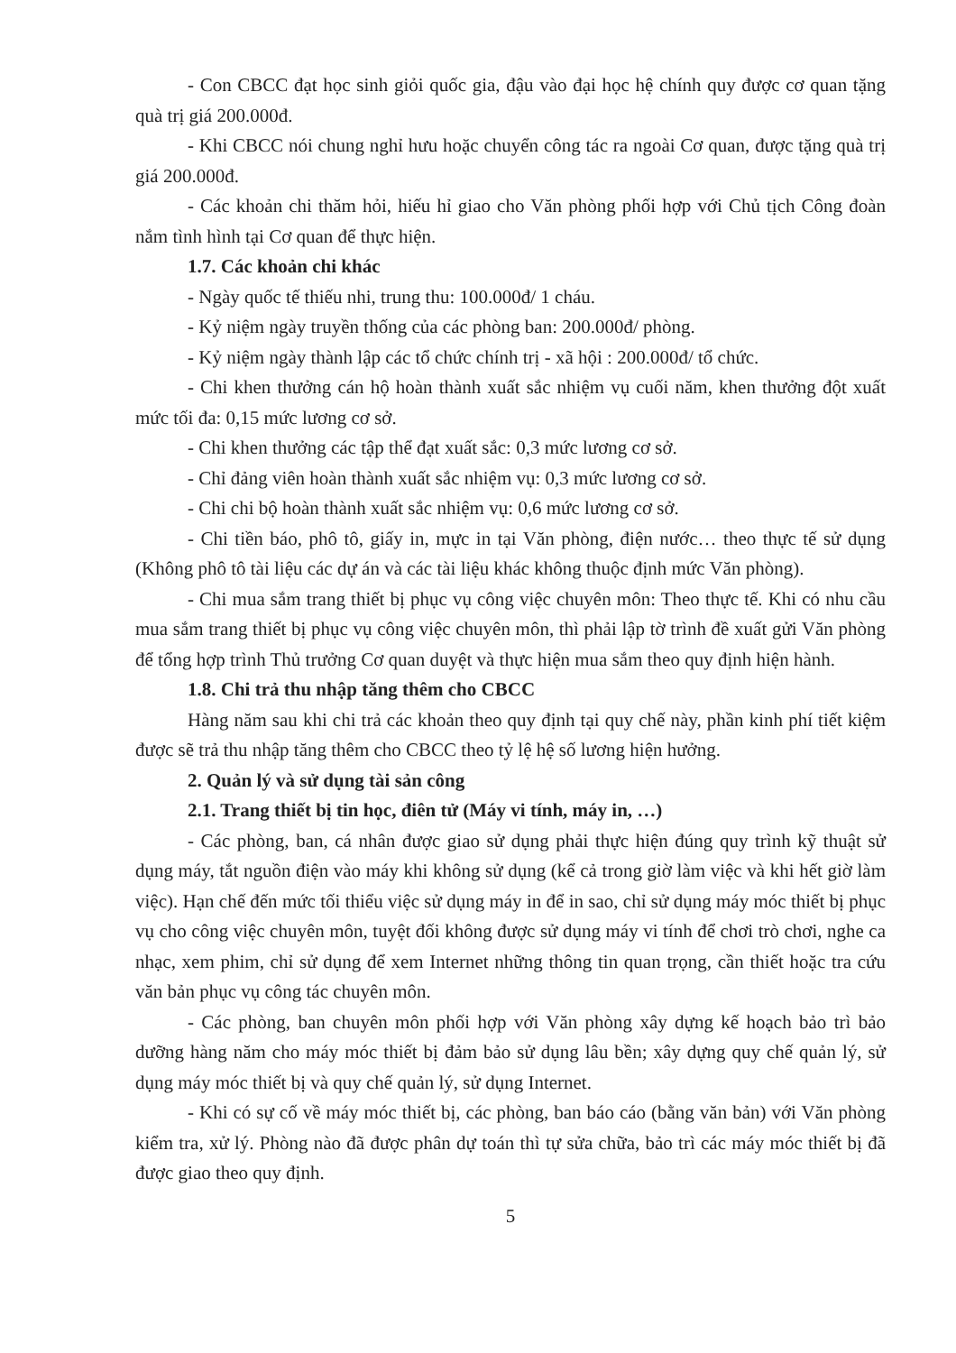- Con CBCC đạt học sinh giỏi quốc gia, đậu vào đại học hệ chính quy được cơ quan tặng quà trị giá 200.000đ.
- Khi CBCC nói chung nghỉ hưu hoặc chuyển công tác ra ngoài Cơ quan, được tặng quà trị giá 200.000đ.
- Các khoản chi thăm hỏi, hiếu hỉ giao cho Văn phòng phối hợp với Chủ tịch Công đoàn nắm tình hình tại Cơ quan để thực hiện.
1.7. Các khoản chi khác
- Ngày quốc tế thiếu nhi, trung thu: 100.000đ/ 1 cháu.
- Kỷ niệm ngày truyền thống của các phòng ban: 200.000đ/ phòng.
- Kỷ niệm ngày thành lập các tổ chức chính trị - xã hội : 200.000đ/ tổ chức.
- Chi khen thưởng cán hộ hoàn thành xuất sắc nhiệm vụ cuối năm, khen thưởng đột xuất mức tối đa: 0,15 mức lương cơ sở.
- Chi khen thưởng các tập thể đạt xuất sắc: 0,3 mức lương cơ sở.
- Chỉ đảng viên hoàn thành xuất sắc nhiệm vụ: 0,3 mức lương cơ sở.
- Chi chi bộ hoàn thành xuất sắc nhiệm vụ: 0,6 mức lương cơ sở.
- Chi tiền báo, phô tô, giấy in, mực in tại Văn phòng, điện nước… theo thực tế sử dụng (Không phô tô tài liệu các dự án và các tài liệu khác không thuộc định mức Văn phòng).
- Chi mua sắm trang thiết bị phục vụ công việc chuyên môn: Theo thực tế. Khi có nhu cầu mua sắm trang thiết bị phục vụ công việc chuyên môn, thì phải lập tờ trình đề xuất gửi Văn phòng để tổng hợp trình Thủ trưởng Cơ quan duyệt và thực hiện mua sắm theo quy định hiện hành.
1.8. Chi trả thu nhập tăng thêm cho CBCC
Hàng năm sau khi chi trả các khoản theo quy định tại quy chế này, phần kinh phí tiết kiệm được sẽ trả thu nhập tăng thêm cho CBCC theo tỷ lệ hệ số lương hiện hưởng.
2. Quản lý và sử dụng tài sản công
2.1. Trang thiết bị tin học, điên tử (Máy vi tính, máy in, …)
- Các phòng, ban, cá nhân được giao sử dụng phải thực hiện đúng quy trình kỹ thuật sử dụng máy, tắt nguồn điện vào máy khi không sử dụng (kể cả trong giờ làm việc và khi hết giờ làm việc). Hạn chế đến mức tối thiểu việc sử dụng máy in để in sao, chỉ sử dụng máy móc thiết bị phục vụ cho công việc chuyên môn, tuyệt đối không được sử dụng máy vi tính để chơi trò chơi, nghe ca nhạc, xem phim, chỉ sử dụng để xem Internet những thông tin quan trọng, cần thiết hoặc tra cứu văn bản phục vụ công tác chuyên môn.
- Các phòng, ban chuyên môn phối hợp với Văn phòng xây dựng kế hoạch bảo trì bảo dưỡng hàng năm cho máy móc thiết bị đảm bảo sử dụng lâu bền; xây dựng quy chế quản lý, sử dụng máy móc thiết bị và quy chế quản lý, sử dụng Internet.
- Khi có sự cố về máy móc thiết bị, các phòng, ban báo cáo (bằng văn bản) với Văn phòng kiểm tra, xử lý. Phòng nào đã được phân dự toán thì tự sửa chữa, bảo trì các máy móc thiết bị đã được giao theo quy định.
5